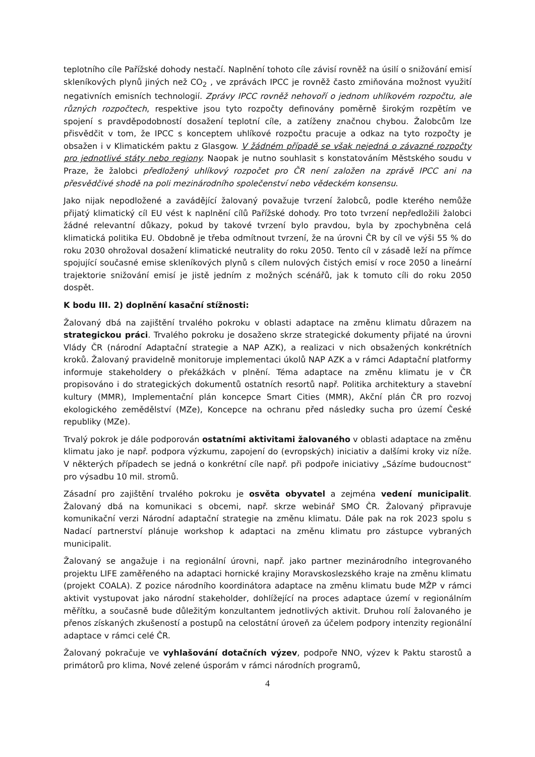teplotního cíle Pařížské dohody nestačí. Naplnění tohoto cíle závisí rovněž na úsilí o snižování emisí skleníkových plynů jiných než CO<sub>2</sub> , ve zprávách IPCC je rovněž často zmiňována možnost využití negativních emisních technologií. Zprávy IPCC rovněž nehovoří o jednom uhlíkovém rozpočtu, ale různých rozpočtech, respektive jsou tyto rozpočty definovány poměrně širokým rozpětím ve spojení s pravděpodobností dosažení teplotní cíle, a zatíženy značnou chybou. Žalobcům lze přisvědčit v tom, že IPCC s konceptem uhlíkové rozpočtu pracuje a odkaz na tyto rozpočty je obsažen i v Klimatickém paktu z Glasgow. V žádném případě se však nejedná o závazné rozpočty pro jednotlivé státy nebo regiony. Naopak je nutno souhlasit s konstatováním Městského soudu v Praze, že žalobci předložený uhlíkový rozpočet pro ČR není založen na zprávě IPCC ani na přesvědčivé shodě na poli mezinárodního společenství nebo vědeckém konsensu.
Jako nijak nepodložené a zavádějící žalovaný považuje tvrzení žalobců, podle kterého nemůže přijatý klimatický cíl EU vést k naplnění cílů Pařížské dohody. Pro toto tvrzení nepředložili žalobci žádné relevantní důkazy, pokud by takové tvrzení bylo pravdou, byla by zpochybněna celá klimatická politika EU. Obdobně je třeba odmítnout tvrzení, že na úrovni ČR by cíl ve výši 55 % do roku 2030 ohrožoval dosažení klimatické neutrality do roku 2050. Tento cíl v zásadě leží na přímce spojující současné emise skleníkových plynů s cílem nulových čistých emisí v roce 2050 a lineární trajektorie snižování emisí je jistě jedním z možných scénářů, jak k tomuto cíli do roku 2050 dospět.
K bodu III. 2) doplnění kasační stížnosti:
Žalovaný dbá na zajištění trvalého pokroku v oblasti adaptace na změnu klimatu důrazem na strategickou práci. Trvalého pokroku je dosaženo skrze strategické dokumenty přijaté na úrovni Vlády ČR (národní Adaptační strategie a NAP AZK), a realizaci v nich obsažených konkrétních kroků. Žalovaný pravidelně monitoruje implementaci úkolů NAP AZK a v rámci Adaptační platformy informuje stakeholdery o překážkách v plnění. Téma adaptace na změnu klimatu je v ČR propisováno i do strategických dokumentů ostatních resortů např. Politika architektury a stavební kultury (MMR), Implementační plán koncepce Smart Cities (MMR), Akční plán ČR pro rozvoj ekologického zemědělství (MZe), Koncepce na ochranu před následky sucha pro území České republiky (MZe).
Trvalý pokrok je dále podporován ostatními aktivitami žalovaného v oblasti adaptace na změnu klimatu jako je např. podpora výzkumu, zapojení do (evropských) iniciativ a dalšími kroky viz níže. V některých případech se jedná o konkrétní cíle např. při podpoře iniciativy „Sázíme budoucnost“ pro výsadbu 10 mil. stromů.
Zásadní pro zajištění trvalého pokroku je osvěta obyvatel a zejména vedení municipalit. Žalovaný dbá na komunikaci s obcemi, např. skrze webinář SMO ČR. Žalovaný připravuje komunikační verzi Národní adaptační strategie na změnu klimatu. Dále pak na rok 2023 spolu s Nadací partnerství plánuje workshop k adaptaci na změnu klimatu pro zástupce vybraných municipalit.
Žalovaný se angažuje i na regionální úrovni, např. jako partner mezinárodního integrovaného projektu LIFE zaměřeného na adaptaci hornické krajiny Moravskoslezského kraje na změnu klimatu (projekt COALA). Z pozice národního koordinátora adaptace na změnu klimatu bude MŽP v rámci aktivit vystupovat jako národní stakeholder, dohlížející na proces adaptace území v regionálním měřítku, a současně bude důležitým konzultantem jednotlivých aktivit. Druhou rolí žalovaného je přenos získaných zkušeností a postupů na celostátní úroveň za účelem podpory intenzity regionální adaptace v rámci celé ČR.
Žalovaný pokračuje ve vyhlašování dotačních výzev, podpoře NNO, výzev k Paktu starostů a primátorů pro klima, Nové zelené úsporám v rámci národních programů,
4